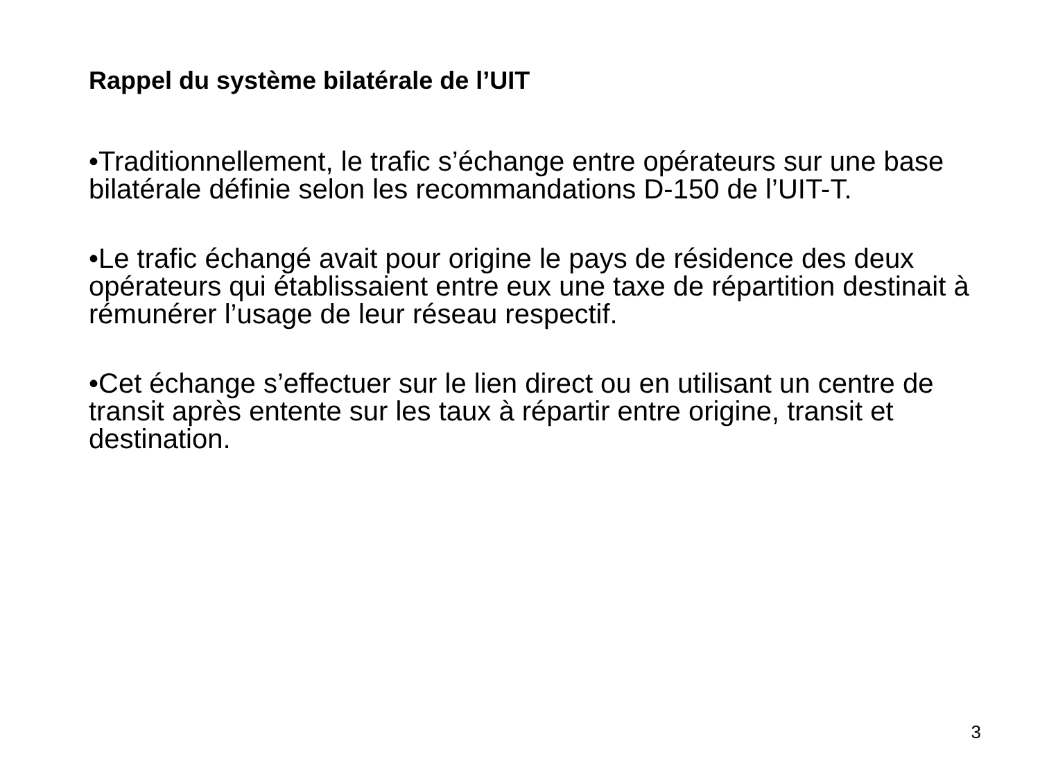Rappel du système bilatérale de l’UIT
•Traditionnellement, le trafic s’échange entre opérateurs sur une base bilatérale définie selon les recommandations D-150 de l’UIT-T.
•Le trafic échangé avait pour origine le pays de résidence des deux opérateurs qui établissaient entre eux une taxe de répartition destinait à rémunérer l’usage de leur réseau respectif.
•Cet échange s’effectuer sur le lien direct ou en utilisant un centre de transit après entente sur les taux à répartir entre origine, transit et destination.
3